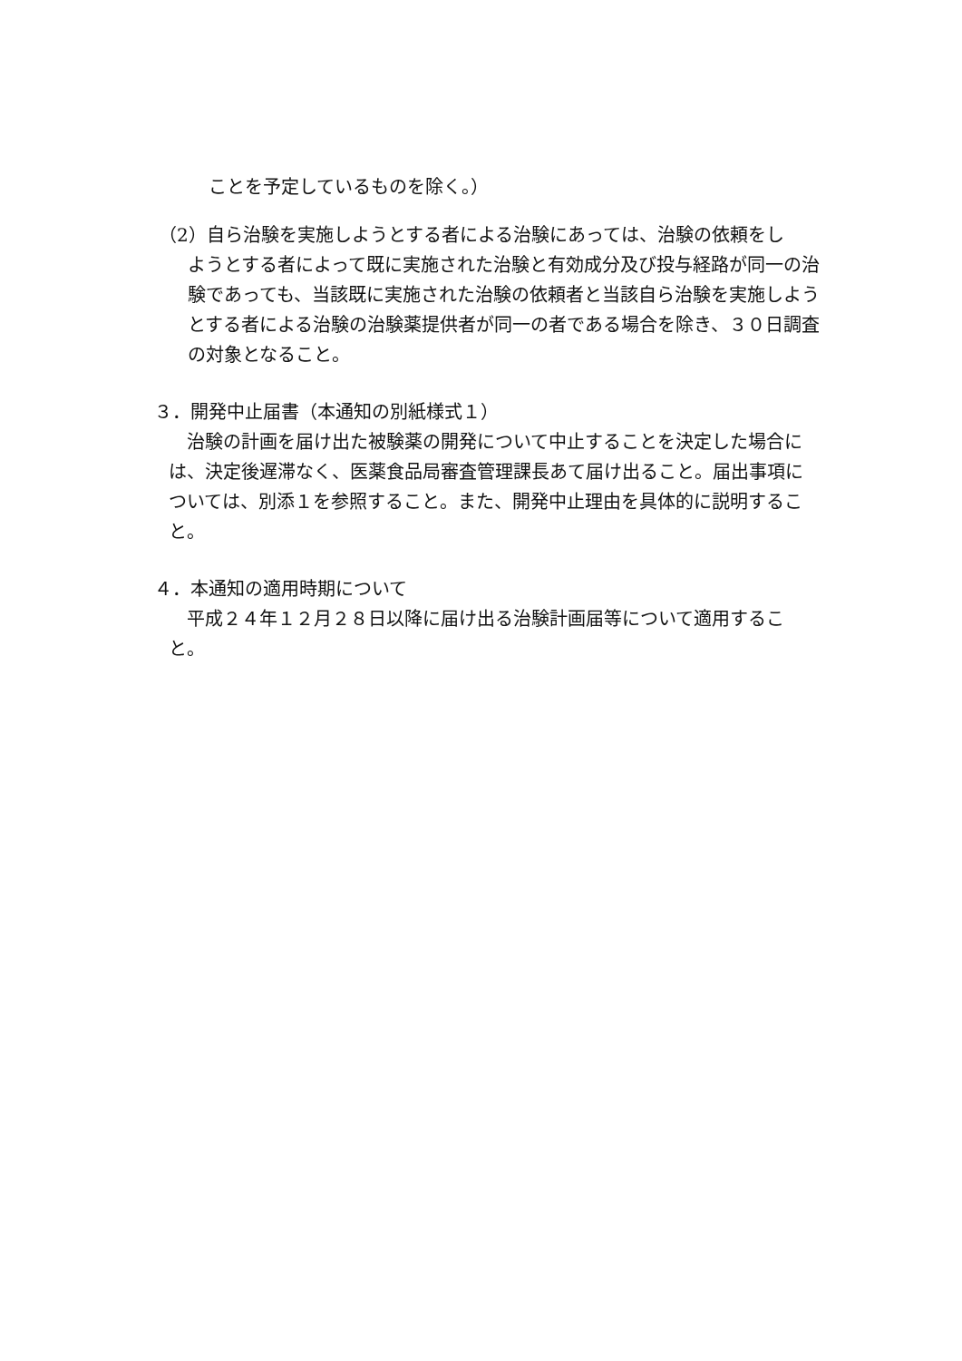ことを予定しているものを除く。）
（2）自ら治験を実施しようとする者による治験にあっては、治験の依頼をし
ようとする者によって既に実施された治験と有効成分及び投与経路が同一の治験であっても、当該既に実施された治験の依頼者と当該自ら治験を実施しようとする者による治験の治験薬提供者が同一の者である場合を除き、３０日調査の対象となること。
３．開発中止届書（本通知の別紙様式１）
治験の計画を届け出た被験薬の開発について中止することを決定した場合には、決定後遅滞なく、医薬食品局審査管理課長あて届け出ること。届出事項については、別添１を参照すること。また、開発中止理由を具体的に説明すること。
４．本通知の適用時期について
平成２４年１２月２８日以降に届け出る治験計画届等について適用すること。